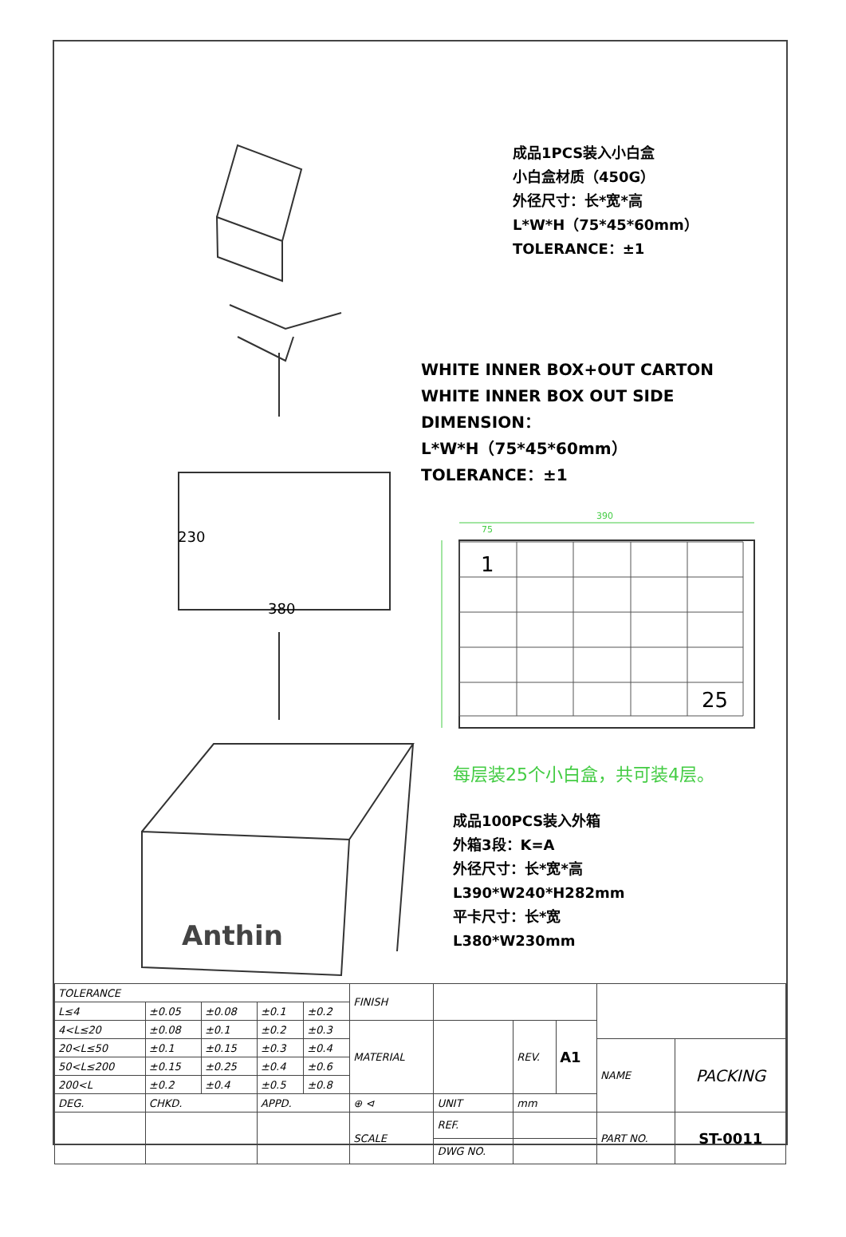230
380
390
75
1
25
Anthin
成品1PCS装入小白盒
小白盒材质（450G）
外径尺寸：长*宽*高
L*W*H（75*45*60mm）
TOLERANCE：±1
WHITE INNER BOX+OUT CARTON
WHITE INNER BOX OUT SIDE DIMENSION：
L*W*H（75*45*60mm）
TOLERANCE：±1
每层装25个小白盒，共可装4层。
成品100PCS装入外箱
外箱3段：K=A
外径尺寸：长*宽*高
L390*W240*H282mm
平卡尺寸：长*宽
L380*W230mm
| TOLERANCE | | | | | FINISH | | | | | |
| L≤4 | ±0.05 | ±0.08 | ±0.1 | ±0.2 | | | | | | |
| 4<L≤20 | ±0.08 | ±0.1 | ±0.2 | ±0.3 | MATERIAL | | REV. | A1 | | |
| 20<L≤50 | ±0.1 | ±0.15 | ±0.3 | ±0.4 | | | | | NAME | PACKING |
| 50<L≤200 | ±0.15 | ±0.25 | ±0.4 | ±0.6 | | | | | | |
| 200<L | ±0.2 | ±0.4 | ±0.5 | ±0.8 | | | | | | |
| DEG. | CHKD. | | APPD. | | ⊕ ⊲ | UNIT | mm | | | |
| | | | | | SCALE | REF. | | | PART NO. | ST-0011 |
| | | | | | | DWG NO. | | | | |